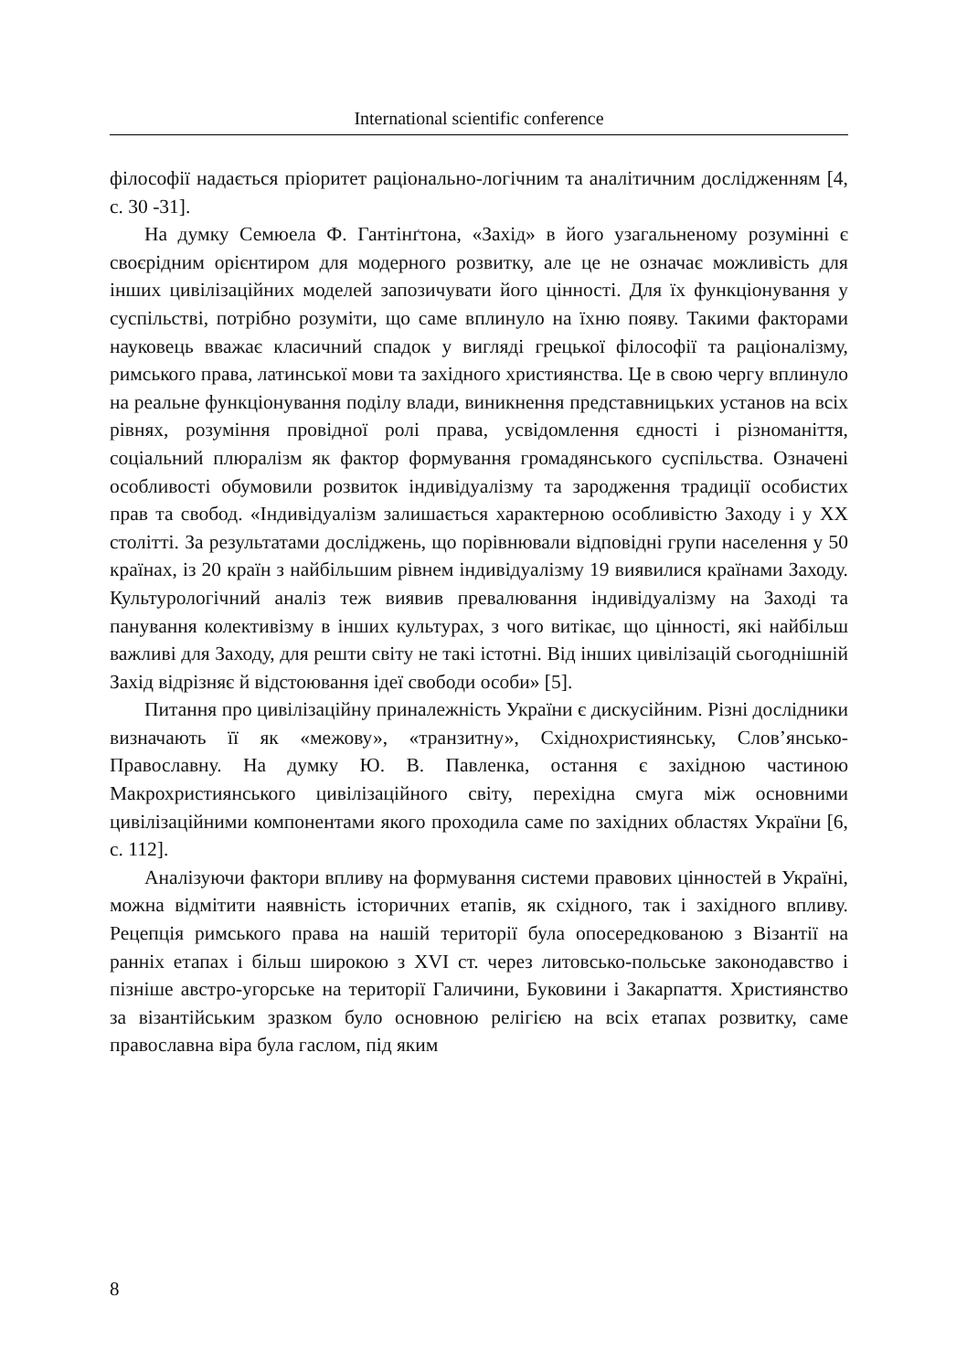International scientific conference
філософії надається пріоритет раціонально-логічним та аналітичним дослідженням [4, с. 30 -31].
На думку Семюела Ф. Гантінґтона, «Захід» в його узагальненому розумінні є своєрідним орієнтиром для модерного розвитку, але це не означає можливість для інших цивілізаційних моделей запозичувати його цінності. Для їх функціонування у суспільстві, потрібно розуміти, що саме вплинуло на їхню появу. Такими факторами науковець вважає класичний спадок у вигляді грецької філософії та раціоналізму, римського права, латинської мови та західного християнства. Це в свою чергу вплинуло на реальне функціонування поділу влади, виникнення представницьких установ на всіх рівнях, розуміння провідної ролі права, усвідомлення єдності і різноманіття, соціальний плюралізм як фактор формування громадянського суспільства. Означені особливості обумовили розвиток індивідуалізму та зародження традиції особистих прав та свобод. «Індивідуалізм залишається характерною особливістю Заходу і у XX столітті. За результатами досліджень, що порівнювали відповідні групи населення у 50 країнах, із 20 країн з найбільшим рівнем індивідуалізму 19 виявилися країнами Заходу. Культурологічний аналіз теж виявив превалювання індивідуалізму на Заході та панування колективізму в інших культурах, з чого витікає, що цінності, які найбільш важливі для Заходу, для решти світу не такі істотні. Від інших цивілізацій сьогоднішній Захід відрізняє й відстоювання ідеї свободи особи» [5].
Питання про цивілізаційну приналежність України є дискусійним. Різні дослідники визначають її як «межову», «транзитну», Східнохристиянську, Слов’янсько-Православну. На думку Ю. В. Павленка, остання є західною частиною Макрохристиянського цивілізаційного світу, перехідна смуга між основними цивілізаційними компонентами якого проходила саме по західних областях України [6, с. 112].
Аналізуючи фактори впливу на формування системи правових цінностей в Україні, можна відмітити наявність історичних етапів, як східного, так і західного впливу. Рецепція римського права на нашій території була опосередкованою з Візантії на ранніх етапах і більш широкою з XVI ст. через литовсько-польське законодавство і пізніше австро-угорське на території Галичини, Буковини і Закарпаття. Християнство за візантійським зразком було основною релігією на всіх етапах розвитку, саме православна віра була гаслом, під яким
8